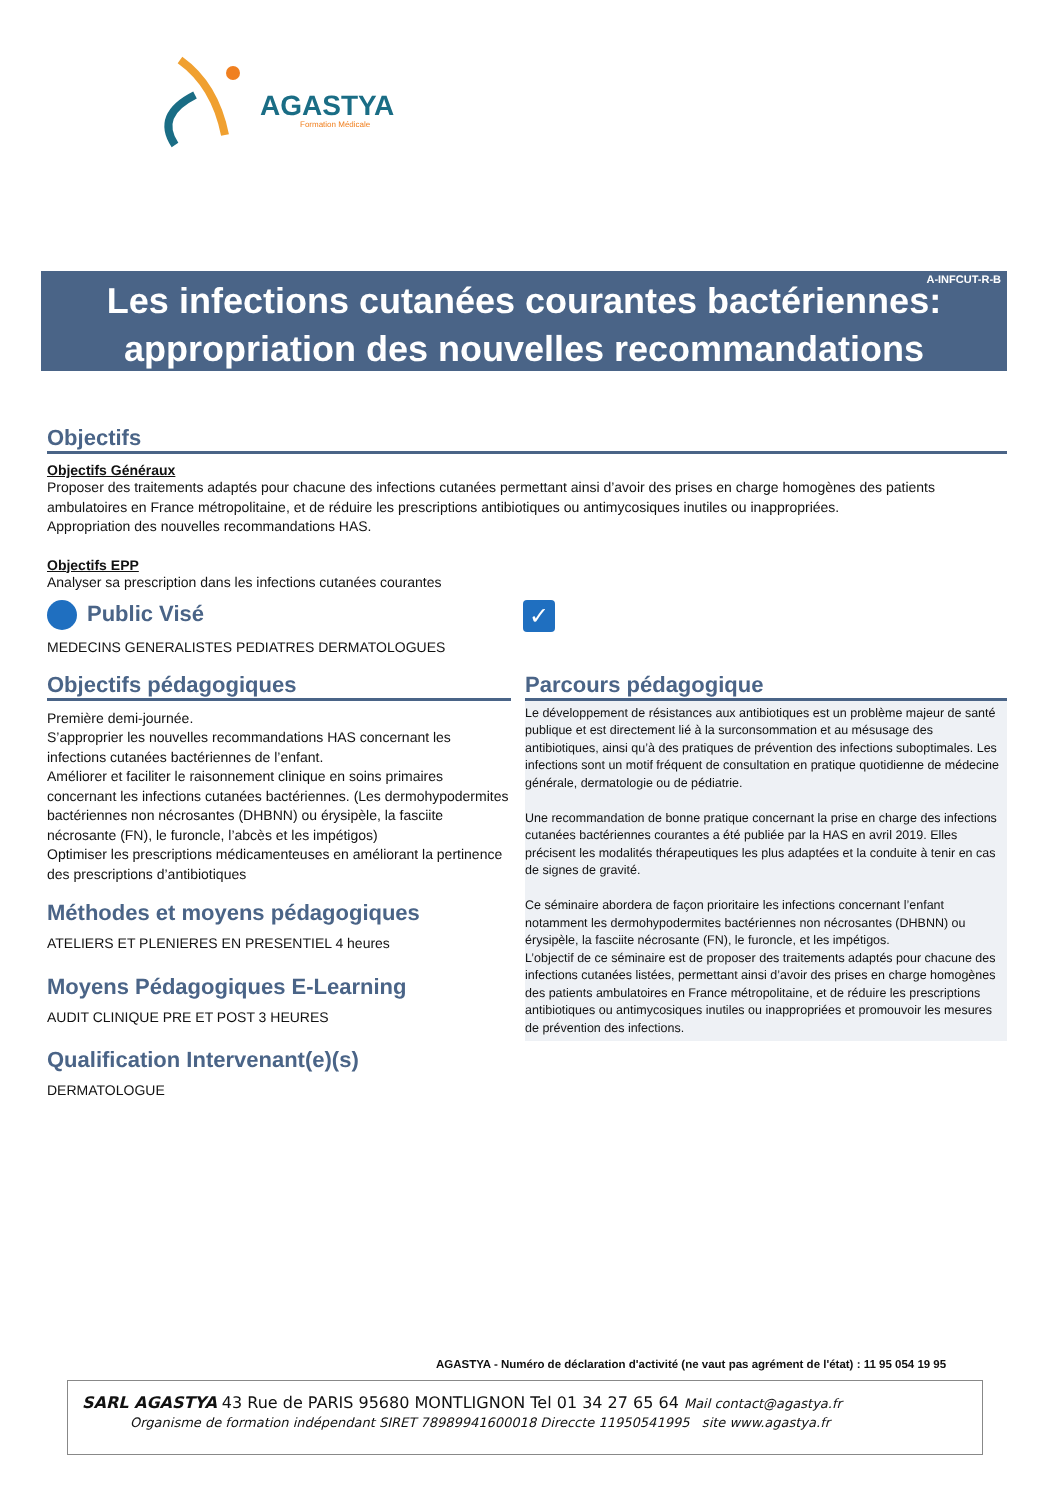AGASTYA
Formation Médicale
A-INFCUT-R-B
Les infections cutanées courantes bactériennes:
appropriation des nouvelles recommandations
Objectifs
Objectifs Généraux
Proposer des traitements adaptés pour chacune des infections cutanées permettant ainsi d’avoir des prises en charge homogènes des patients ambulatoires en France métropolitaine, et de réduire les prescriptions antibiotiques ou antimycosiques inutiles ou inappropriées.
Appropriation des nouvelles recommandations HAS.
Objectifs EPP
Analyser sa prescription dans les infections cutanées courantes
Public Visé
MEDECINS GENERALISTES PEDIATRES DERMATOLOGUES
✓
Objectifs pédagogiques
Première demi-journée.
S’approprier les nouvelles recommandations HAS concernant les infections cutanées bactériennes de l’enfant.
Améliorer et faciliter le raisonnement clinique en soins primaires concernant les infections cutanées bactériennes. (Les dermohypodermites bactériennes non nécrosantes (DHBNN) ou érysipèle, la fasciite nécrosante (FN), le furoncle, l’abcès et les impétigos)
Optimiser les prescriptions médicamenteuses en améliorant la pertinence des prescriptions d’antibiotiques
Méthodes et moyens pédagogiques
ATELIERS ET PLENIERES EN PRESENTIEL 4 heures
Moyens Pédagogiques E-Learning
AUDIT CLINIQUE PRE ET POST 3 HEURES
Qualification Intervenant(e)(s)
DERMATOLOGUE
Parcours pédagogique
Le développement de résistances aux antibiotiques est un problème majeur de santé publique et est directement lié à la surconsommation et au mésusage des antibiotiques, ainsi qu’à des pratiques de prévention des infections suboptimales. Les infections sont un motif fréquent de consultation en pratique quotidienne de médecine générale, dermatologie ou de pédiatrie.
Une recommandation de bonne pratique concernant la prise en charge des infections cutanées bactériennes courantes a été publiée par la HAS en avril 2019. Elles précisent les modalités thérapeutiques les plus adaptées et la conduite à tenir en cas de signes de gravité.
Ce séminaire abordera de façon prioritaire les infections concernant l’enfant notamment les dermohypodermites bactériennes non nécrosantes (DHBNN) ou érysipèle, la fasciite nécrosante (FN), le furoncle, et les impétigos.
L’objectif de ce séminaire est de proposer des traitements adaptés pour chacune des infections cutanées listées, permettant ainsi d’avoir des prises en charge homogènes des patients ambulatoires en France métropolitaine, et de réduire les prescriptions antibiotiques ou antimycosiques inutiles ou inappropriées et promouvoir les mesures de prévention des infections.
AGASTYA - Numéro de déclaration d'activité (ne vaut pas agrément de l'état) : 11 95 054 19 95
SARL AGASTYA 43 Rue de PARIS 95680 MONTLIGNON Tel 01 34 27 65 64 Mail contact@agastya.fr
Organisme de formation indépendant SIRET 78989941600018 Direccte 11950541995 site www.agastya.fr